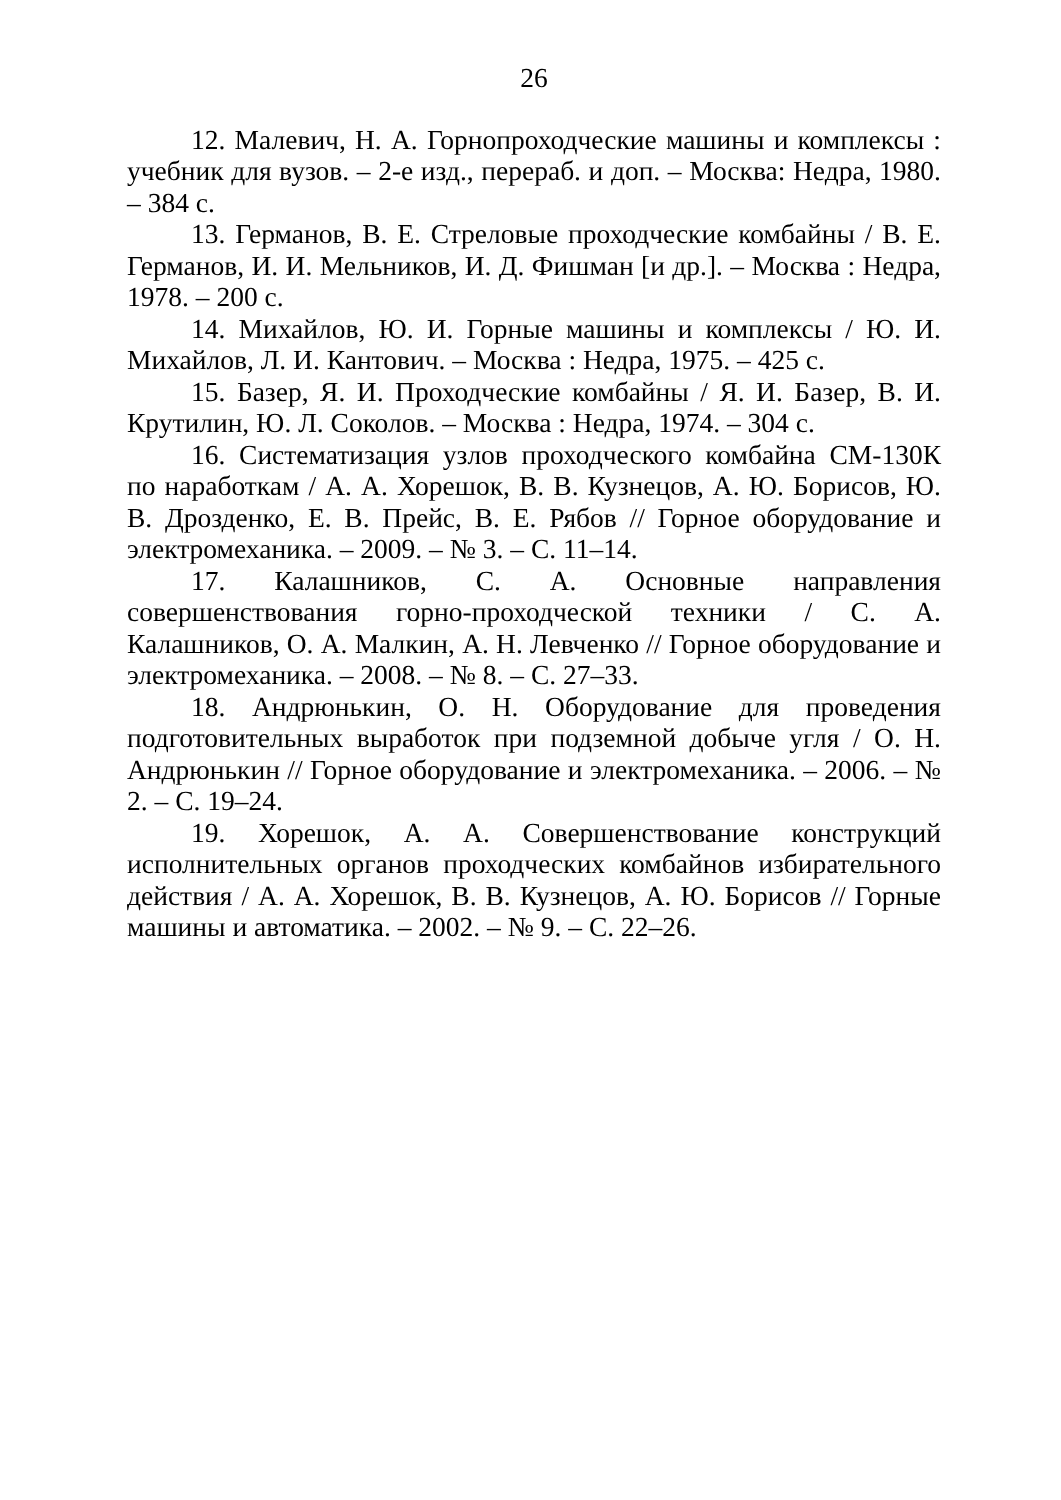26
12. Малевич, Н. А. Горнопроходческие машины и комплексы : учебник для вузов. – 2-е изд., перераб. и доп. – Москва: Недра, 1980. – 384 с.
13. Германов, В. Е. Стреловые проходческие комбайны / В. Е. Германов, И. И. Мельников, И. Д. Фишман [и др.]. – Москва : Недра, 1978. – 200 с.
14. Михайлов, Ю. И. Горные машины и комплексы / Ю. И. Михайлов, Л. И. Кантович. – Москва : Недра, 1975. – 425 с.
15. Базер, Я. И. Проходческие комбайны / Я. И. Базер, В. И. Крутилин, Ю. Л. Соколов. – Москва : Недра, 1974. – 304 с.
16. Систематизация узлов проходческого комбайна СМ-130К по наработкам / А. А. Хорешок, В. В. Кузнецов, А. Ю. Борисов, Ю. В. Дрозденко, Е. В. Прейс, В. Е. Рябов // Горное оборудование и электромеханика. – 2009. – № 3. – С. 11–14.
17. Калашников, С. А. Основные направления совершенствования горно-проходческой техники / С. А. Калашников, О. А. Малкин, А. Н. Левченко // Горное оборудование и электромеханика. – 2008. – № 8. – С. 27–33.
18. Андрюнькин, О. Н. Оборудование для проведения подготовительных выработок при подземной добыче угля / О. Н. Андрюнькин // Горное оборудование и электромеханика. – 2006. – № 2. – С. 19–24.
19. Хорешок, А. А. Совершенствование конструкций исполнительных органов проходческих комбайнов избирательного действия / А. А. Хорешок, В. В. Кузнецов, А. Ю. Борисов // Горные машины и автоматика. – 2002. – № 9. – С. 22–26.